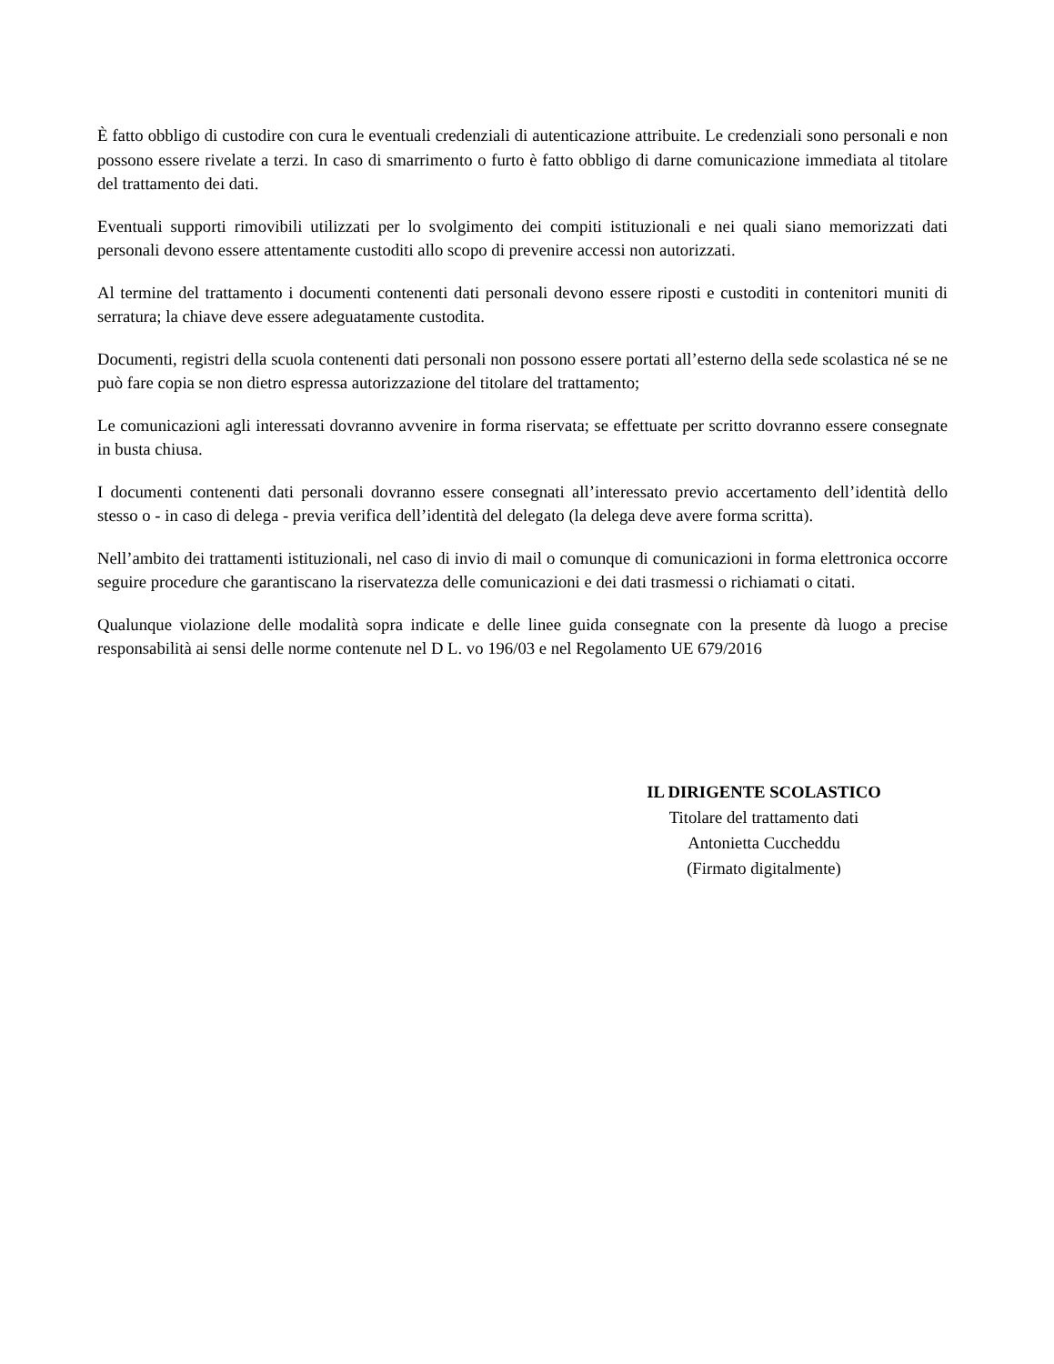È fatto obbligo di custodire con cura le eventuali credenziali di autenticazione attribuite. Le credenziali sono personali e non possono essere rivelate a terzi. In caso di smarrimento o furto è fatto obbligo di darne comunicazione immediata al titolare del trattamento dei dati.
Eventuali supporti rimovibili utilizzati per lo svolgimento dei compiti istituzionali e nei quali siano memorizzati dati personali devono essere attentamente custoditi allo scopo di prevenire accessi non autorizzati.
Al termine del trattamento i documenti contenenti dati personali devono essere riposti e custoditi in contenitori muniti di serratura; la chiave deve essere adeguatamente custodita.
Documenti, registri della scuola contenenti dati personali non possono essere portati all’esterno della sede scolastica né se ne può fare copia se non dietro espressa autorizzazione del titolare del trattamento;
Le comunicazioni agli interessati dovranno avvenire in forma riservata; se effettuate per scritto dovranno essere consegnate in busta chiusa.
I documenti contenenti dati personali dovranno essere consegnati all’interessato previo accertamento dell’identità dello stesso o - in caso di delega - previa verifica dell’identità del delegato (la delega deve avere forma scritta).
Nell’ambito dei trattamenti istituzionali, nel caso di invio di mail o comunque di comunicazioni in forma elettronica occorre seguire procedure che garantiscano la riservatezza delle comunicazioni e dei dati trasmessi o richiamati o citati.
Qualunque violazione delle modalità sopra indicate e delle linee guida consegnate con la presente dà luogo a precise responsabilità ai sensi delle norme contenute nel D L. vo 196/03 e nel Regolamento UE 679/2016
IL DIRIGENTE SCOLASTICO
Titolare del trattamento dati
Antonietta Cuccheddu
(Firmato digitalmente)